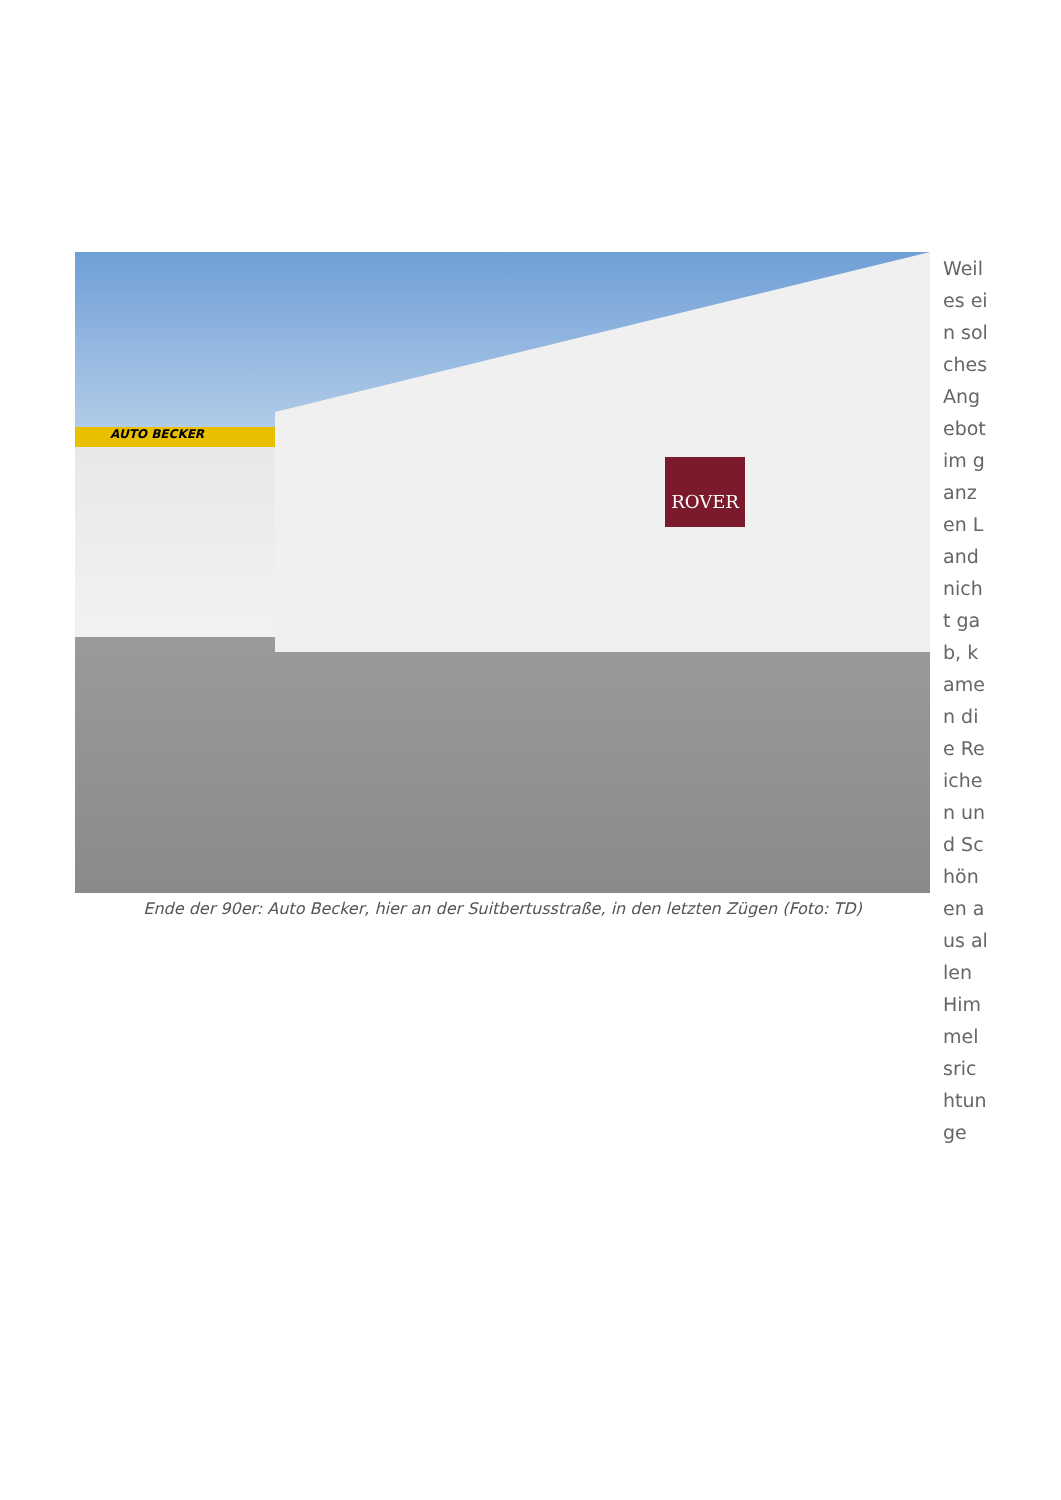AUTO BECKER
ROVER
Ende der 90er: Auto Becker, hier an der Suitbertusstraße, in den letzten Zügen (Foto: TD)
Weil es ein solches Angebot im ganzen Land nicht gab, kamen die Reichen und Schönen aus allen Himmelsrichtunge